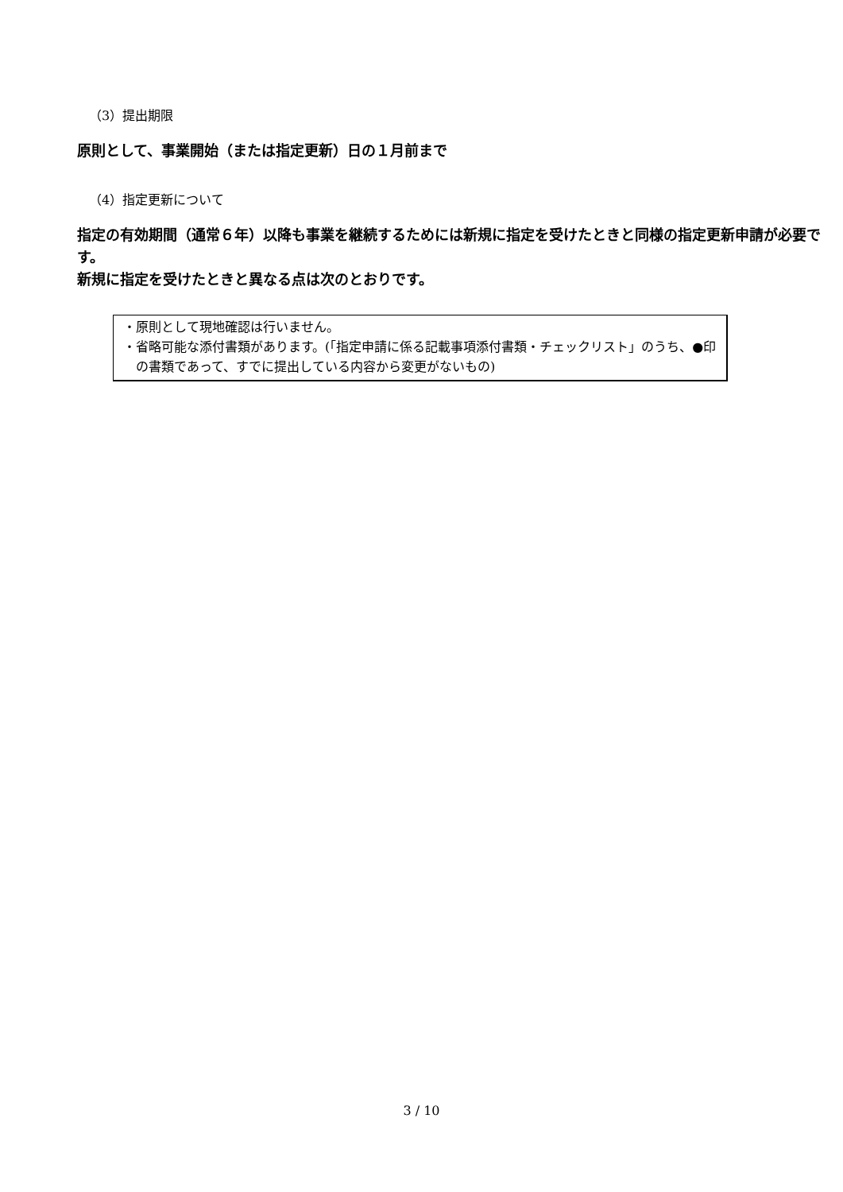（3）提出期限
原則として、事業開始（または指定更新）日の１月前まで
（4）指定更新について
指定の有効期間（通常６年）以降も事業を継続するためには新規に指定を受けたときと同様の指定更新申請が必要です。
新規に指定を受けたときと異なる点は次のとおりです。
・原則として現地確認は行いません。
・省略可能な添付書類があります。(「指定申請に係る記載事項添付書類・チェックリスト」のうち、●印の書類であって、すでに提出している内容から変更がないもの)
3 / 10